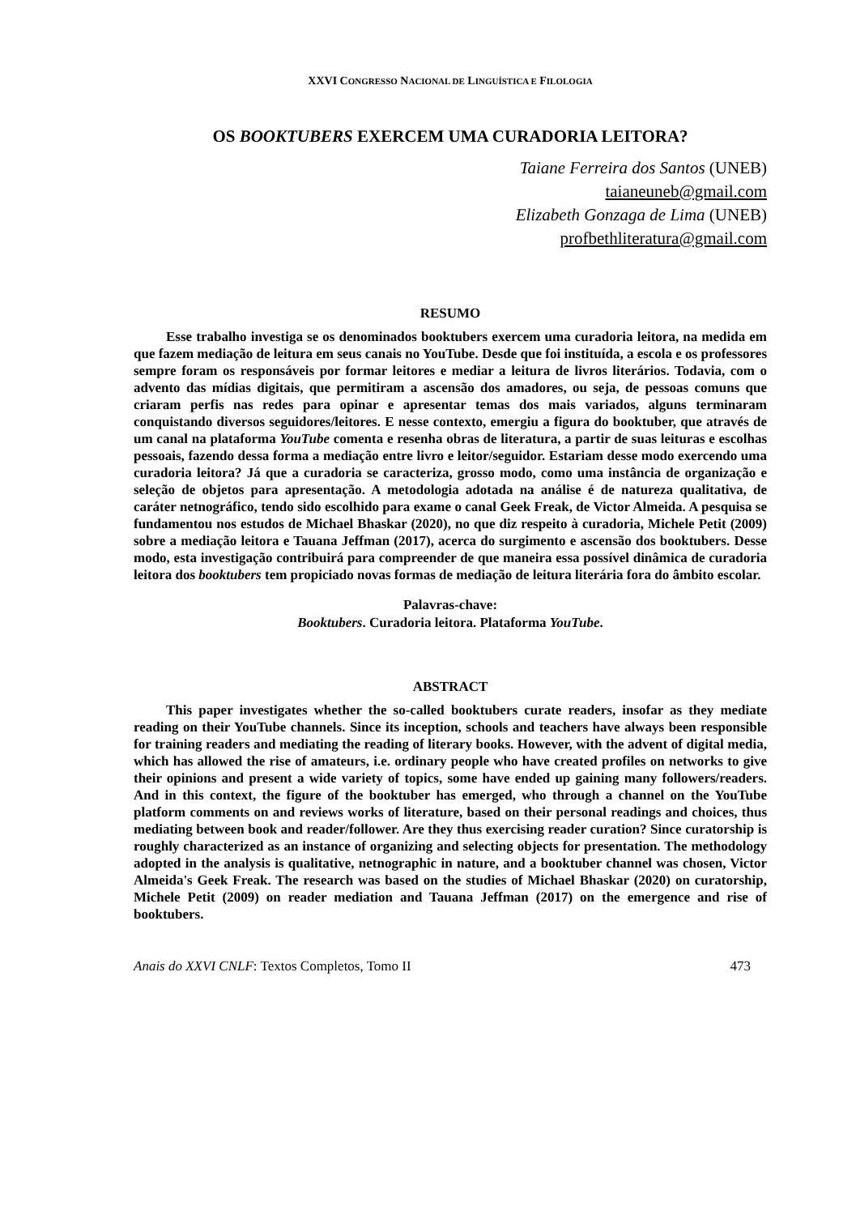XXVI CONGRESSO NACIONAL DE LINGUÍSTICA E FILOLOGIA
OS BOOKTUBERS EXERCEM UMA CURADORIA LEITORA?
Taiane Ferreira dos Santos (UNEB)
taianeuneb@gmail.com
Elizabeth Gonzaga de Lima (UNEB)
profbethliteratura@gmail.com
RESUMO
Esse trabalho investiga se os denominados booktubers exercem uma curadoria leitora, na medida em que fazem mediação de leitura em seus canais no YouTube. Desde que foi instituída, a escola e os professores sempre foram os responsáveis por formar leitores e mediar a leitura de livros literários. Todavia, com o advento das mídias digitais, que permitiram a ascensão dos amadores, ou seja, de pessoas comuns que criaram perfis nas redes para opinar e apresentar temas dos mais variados, alguns terminaram conquistando diversos seguidores/leitores. E nesse contexto, emergiu a figura do booktuber, que através de um canal na plataforma YouTube comenta e resenha obras de literatura, a partir de suas leituras e escolhas pessoais, fazendo dessa forma a mediação entre livro e leitor/seguidor. Estariam desse modo exercendo uma curadoria leitora? Já que a curadoria se caracteriza, grosso modo, como uma instância de organização e seleção de objetos para apresentação. A metodologia adotada na análise é de natureza qualitativa, de caráter netnográfico, tendo sido escolhido para exame o canal Geek Freak, de Victor Almeida. A pesquisa se fundamentou nos estudos de Michael Bhaskar (2020), no que diz respeito à curadoria, Michele Petit (2009) sobre a mediação leitora e Tauana Jeffman (2017), acerca do surgimento e ascensão dos booktubers. Desse modo, esta investigação contribuirá para compreender de que maneira essa possível dinâmica de curadoria leitora dos booktubers tem propiciado novas formas de mediação de leitura literária fora do âmbito escolar.
Palavras-chave:
Booktubers. Curadoria leitora. Plataforma YouTube.
ABSTRACT
This paper investigates whether the so-called booktubers curate readers, insofar as they mediate reading on their YouTube channels. Since its inception, schools and teachers have always been responsible for training readers and mediating the reading of literary books. However, with the advent of digital media, which has allowed the rise of amateurs, i.e. ordinary people who have created profiles on networks to give their opinions and present a wide variety of topics, some have ended up gaining many followers/readers. And in this context, the figure of the booktuber has emerged, who through a channel on the YouTube platform comments on and reviews works of literature, based on their personal readings and choices, thus mediating between book and reader/follower. Are they thus exercising reader curation? Since curatorship is roughly characterized as an instance of organizing and selecting objects for presentation. The methodology adopted in the analysis is qualitative, netnographic in nature, and a booktuber channel was chosen, Victor Almeida's Geek Freak. The research was based on the studies of Michael Bhaskar (2020) on curatorship, Michele Petit (2009) on reader mediation and Tauana Jeffman (2017) on the emergence and rise of booktubers.
Anais do XXVI CNLF: Textos Completos, Tomo II 473